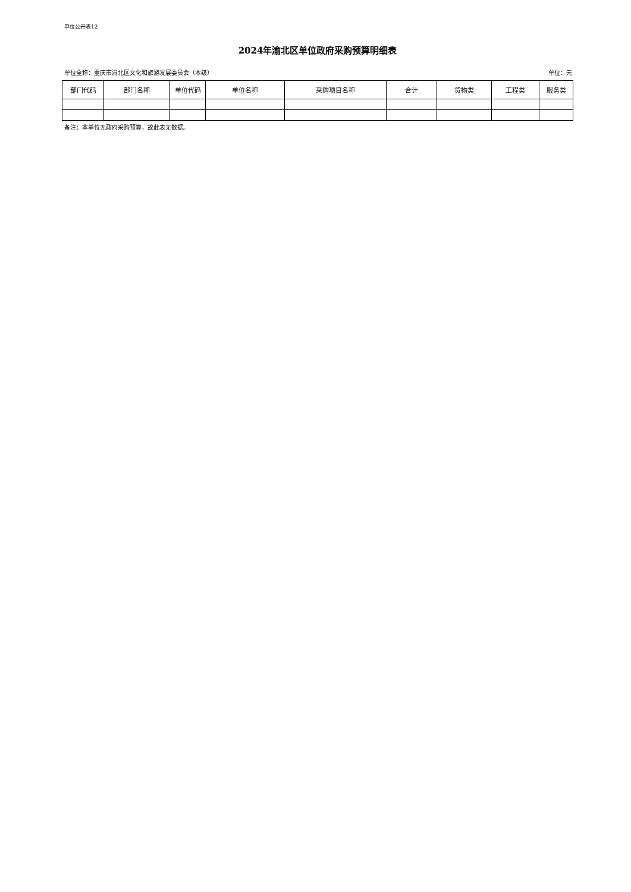单位公开表12
2024年渝北区单位政府采购预算明细表
单位全称：重庆市渝北区文化和旅游发展委员会（本级） 单位：元
| 部门代码 | 部门名称 | 单位代码 | 单位名称 | 采购项目名称 | 合计 | 货物类 | 工程类 | 服务类 |
| --- | --- | --- | --- | --- | --- | --- | --- | --- |
备注：本单位无政府采购预算，故此表无数据。